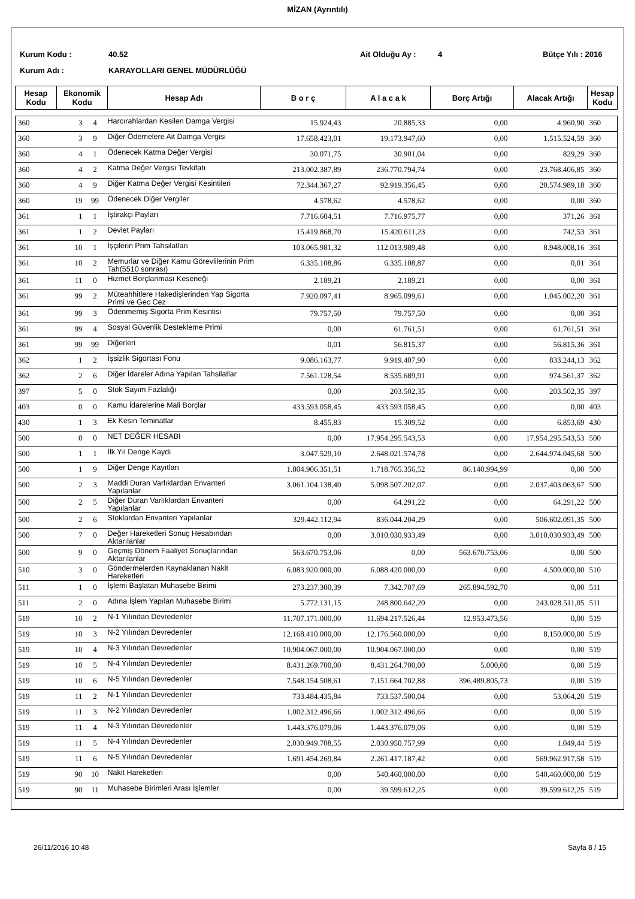MİZAN (Ayrıntılı)
Kurum Kodu : 40.52 Ait Olduğu Ay : 4 Bütçe Yılı : 2016
Kurum Adı : KARAYOLLARI GENEL MÜDÜRLÜĞÜ
| Hesap Kodu | Ekonomik Kodu | Hesap Adı | B o r ç | A l a c a k | Borç Artığı | Alacak Artığı | Hesap Kodu |
| --- | --- | --- | --- | --- | --- | --- | --- |
| 360 | 3 | 4 | Harcırahlardan Kesilen Damga Vergisi | 15.924,43 | 20.885,33 | 0,00 | 4.960,90 | 360 |
| 360 | 3 | 9 | Diğer Ödemelere Ait Damga Vergisi | 17.658.423,01 | 19.173.947,60 | 0,00 | 1.515.524,59 | 360 |
| 360 | 4 | 1 | Ödenecek Katma Değer Vergisi | 30.071,75 | 30.901,04 | 0,00 | 829,29 | 360 |
| 360 | 4 | 2 | Katma Değer Vergisi Tevkifatı | 213.002.387,89 | 236.770.794,74 | 0,00 | 23.768.406,85 | 360 |
| 360 | 4 | 9 | Diğer Katma Değer Vergisi Kesintileri | 72.344.367,27 | 92.919.356,45 | 0,00 | 20.574.989,18 | 360 |
| 360 | 19 | 99 | Ödenecek Diğer Vergiler | 4.578,62 | 4.578,62 | 0,00 | 0,00 | 360 |
| 361 | 1 | 1 | İştirakçi Payları | 7.716.604,51 | 7.716.975,77 | 0,00 | 371,26 | 361 |
| 361 | 1 | 2 | Devlet Payları | 15.419.868,70 | 15.420.611,23 | 0,00 | 742,53 | 361 |
| 361 | 10 | 1 | İşçilerin Prim Tahsilatları | 103.065.981,32 | 112.013.989,48 | 0,00 | 8.948.008,16 | 361 |
| 361 | 10 | 2 | Memurlar ve Diğer Kamu Görevlilerinin Prim Tah(5510 sonrası) | 6.335.108,86 | 6.335.108,87 | 0,00 | 0,01 | 361 |
| 361 | 11 | 0 | Hizmet Borçlanması Keseneği | 2.189,21 | 2.189,21 | 0,00 | 0,00 | 361 |
| 361 | 99 | 2 | Müteahhitlere Hakedişlerinden Yap Sigorta Primi ve Gec Cez | 7.920.097,41 | 8.965.099,61 | 0,00 | 1.045.002,20 | 361 |
| 361 | 99 | 3 | Ödenmemiş Sigorta Prim Kesintisi | 79.757,50 | 79.757,50 | 0,00 | 0,00 | 361 |
| 361 | 99 | 4 | Sosyal Güvenlik Destekleme Primi | 0,00 | 61.761,51 | 0,00 | 61.761,51 | 361 |
| 361 | 99 | 99 | Diğerleri | 0,01 | 56.815,37 | 0,00 | 56.815,36 | 361 |
| 362 | 1 | 2 | İşsizlik Sigortası Fonu | 9.086.163,77 | 9.919.407,90 | 0,00 | 833.244,13 | 362 |
| 362 | 2 | 6 | Diğer İdareler Adına Yapılan Tahsilatlar | 7.561.128,54 | 8.535.689,91 | 0,00 | 974.561,37 | 362 |
| 397 | 5 | 0 | Stok Sayım Fazlalığı | 0,00 | 203.502,35 | 0,00 | 203.502,35 | 397 |
| 403 | 0 | 0 | Kamu İdarelerine Mali Borçlar | 433.593.058,45 | 433.593.058,45 | 0,00 | 0,00 | 403 |
| 430 | 1 | 3 | Ek Kesin Teminatlar | 8.455,83 | 15.309,52 | 0,00 | 6.853,69 | 430 |
| 500 | 0 | 0 | NET DEĞER HESABI | 0,00 | 17.954.295.543,53 | 0,00 | 17.954.295.543,53 | 500 |
| 500 | 1 | 1 | İlk Yıl Denge Kaydı | 3.047.529,10 | 2.648.021.574,78 | 0,00 | 2.644.974.045,68 | 500 |
| 500 | 1 | 9 | Diğer Denge Kayıtları | 1.804.906.351,51 | 1.718.765.356,52 | 86.140.994,99 | 0,00 | 500 |
| 500 | 2 | 3 | Maddi Duran Varlıklardan Envanteri Yapılanlar | 3.061.104.138,40 | 5.098.507.202,07 | 0,00 | 2.037.403.063,67 | 500 |
| 500 | 2 | 5 | Diğer Duran Varlıklardan Envanteri Yapılanlar | 0,00 | 64.291,22 | 0,00 | 64.291,22 | 500 |
| 500 | 2 | 6 | Stoklardan Envanteri Yapılanlar | 329.442.112,94 | 836.044.204,29 | 0,00 | 506.602.091,35 | 500 |
| 500 | 7 | 0 | Değer Hareketleri Sonuç Hesabından Aktarılanlar | 0,00 | 3.010.030.933,49 | 0,00 | 3.010.030.933,49 | 500 |
| 500 | 9 | 0 | Geçmiş Dönem Faaliyet Sonuçlarından Aktarılanlar | 563.670.753,06 | 0,00 | 563.670.753,06 | 0,00 | 500 |
| 510 | 3 | 0 | Göndermelerden Kaynaklanan Nakit Hareketleri | 6.083.920.000,00 | 6.088.420.000,00 | 0,00 | 4.500.000,00 | 510 |
| 511 | 1 | 0 | İşlemi Başlatan Muhasebe Birimi | 273.237.300,39 | 7.342.707,69 | 265.894.592,70 | 0,00 | 511 |
| 511 | 2 | 0 | Adına İşlem Yapılan Muhasebe Birimi | 5.772.131,15 | 248.800.642,20 | 0,00 | 243.028.511,05 | 511 |
| 519 | 10 | 2 | N-1 Yılından Devredenler | 11.707.171.000,00 | 11.694.217.526,44 | 12.953.473,56 | 0,00 | 519 |
| 519 | 10 | 3 | N-2 Yılından Devredenler | 12.168.410.000,00 | 12.176.560.000,00 | 0,00 | 8.150.000,00 | 519 |
| 519 | 10 | 4 | N-3 Yılından Devredenler | 10.904.067.000,00 | 10.904.067.000,00 | 0,00 | 0,00 | 519 |
| 519 | 10 | 5 | N-4 Yılından Devredenler | 8.431.269.700,00 | 8.431.264.700,00 | 5.000,00 | 0,00 | 519 |
| 519 | 10 | 6 | N-5 Yılından Devredenler | 7.548.154.508,61 | 7.151.664.702,88 | 396.489.805,73 | 0,00 | 519 |
| 519 | 11 | 2 | N-1 Yılından Devredenler | 733.484.435,84 | 733.537.500,04 | 0,00 | 53.064,20 | 519 |
| 519 | 11 | 3 | N-2 Yılından Devredenler | 1.002.312.496,66 | 1.002.312.496,66 | 0,00 | 0,00 | 519 |
| 519 | 11 | 4 | N-3 Yılından Devredenler | 1.443.376.079,06 | 1.443.376.079,06 | 0,00 | 0,00 | 519 |
| 519 | 11 | 5 | N-4 Yılından Devredenler | 2.030.949.708,55 | 2.030.950.757,99 | 0,00 | 1.049,44 | 519 |
| 519 | 11 | 6 | N-5 Yılından Devredenler | 1.691.454.269,84 | 2.261.417.187,42 | 0,00 | 569.962.917,58 | 519 |
| 519 | 90 | 10 | Nakit Hareketleri | 0,00 | 540.460.000,00 | 0,00 | 540.460.000,00 | 519 |
| 519 | 90 | 11 | Muhasebe Birimleri Arası İşlemler | 0,00 | 39.599.612,25 | 0,00 | 39.599.612,25 | 519 |
26/11/2016 10:48 Sayfa 8 / 15